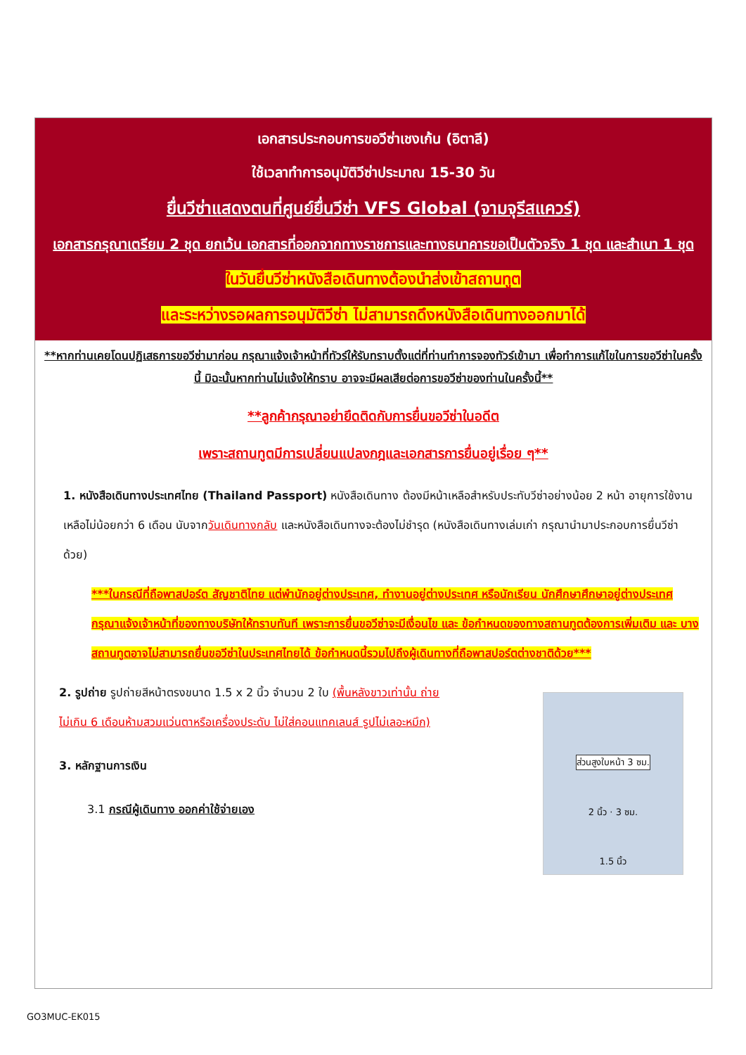เอกสารประกอบการขอวีซ่าเชงเก้น (อิตาลี)
ใช้เวลาทำการอนุมัติวีซ่าประมาณ 15-30 วัน
ยื่นวีซ่าแสดงตนที่ศูนย์ยื่นวีซ่า VFS Global (จามจุรีสแควร์)
เอกสารกรุณาเตรียม 2 ชุด ยกเว้น เอกสารที่ออกจากทางราชการและทางธนาคารขอเป็นตัวจริง 1 ชุด และสำเนา 1 ชุด
ในวันยื่นวีซ่าหนังสือเดินทางต้องนำส่งเข้าสถานทูต
และระหว่างรอผลการอนุมัติวีซ่า ไม่สามารถดึงหนังสือเดินทางออกมาได้
**หากท่านเคยโดนปฏิเสธการขอวีซ่ามาก่อน กรุณาแจ้งเจ้าหน้าที่ทัวร์ให้รับทราบตั้งแต่ที่ท่านทำการจองทัวร์เข้ามา เพื่อทำการแก้ไขในการขอวีซ่าในครั้งนี้ มิฉะนั้นหากท่านไม่แจ้งให้ทราบ อาจจะมีผลเสียต่อการขอวีซ่าของท่านในครั้งนี้**
**ลูกค้ากรุณาอย่ายึดติดกับการยื่นขอวีซ่าในอดีต
เพราะสถานทูตมีการเปลี่ยนแปลงกฎและเอกสารการยื่นอยู่เรื่อย ๆ**
1. หนังสือเดินทางประเทศไทย (Thailand Passport) หนังสือเดินทาง ต้องมีหน้าเหลือสำหรับประทับวีซ่าอย่างน้อย 2 หน้า อายุการใช้งานเหลือไม่น้อยกว่า 6 เดือน นับจากวันเดินทางกลับ และหนังสือเดินทางจะต้องไม่ชำรุด (หนังสือเดินทางเล่มเก่า กรุณานำมาประกอบการยื่นวีซ่าด้วย)
***ในกรณีที่ถือพาสปอร์ต สัญชาติไทย แต่พำนักอยู่ต่างประเทศ, ทำงานอยู่ต่างประเทศ หรือนักเรียน นักศึกษาศึกษาอยู่ต่างประเทศ กรุณาแจ้งเจ้าหน้าที่ของทางบริษัทให้ทราบทันที เพราะการยื่นขอวีซ่าจะมีเงื่อนไข และ ข้อกำหนดของทางสถานทูตต้องการเพิ่มเติม และ บางสถานทูตอาจไม่สามารถยื่นขอวีซ่าในประเทศไทยได้ ข้อกำหนดนี้รวมไปถึงผู้เดินทางที่ถือพาสปอร์ตต่างชาติด้วย***
2. รูปถ่าย รูปถ่ายสีหน้าตรงขนาด 1.5 x 2 นิ้ว จำนวน 2 ใบ (พื้นหลังขาวเท่านั้น ถ่ายไม่เกิน 6 เดือนห้ามสวมแว่นตาหรือเครื่องประดับ ไม่ใส่คอนแทคเลนส์ รูปไม่เลอะหมึก)
3. หลักฐานการเงิน
3.1 กรณีผู้เดินทาง ออกค่าใช้จ่ายเอง
ส่วนสูงใบหน้า 3 ซม.
2 นิ้ว · 3 ซม.
1.5 นิ้ว
GO3MUC-EK015